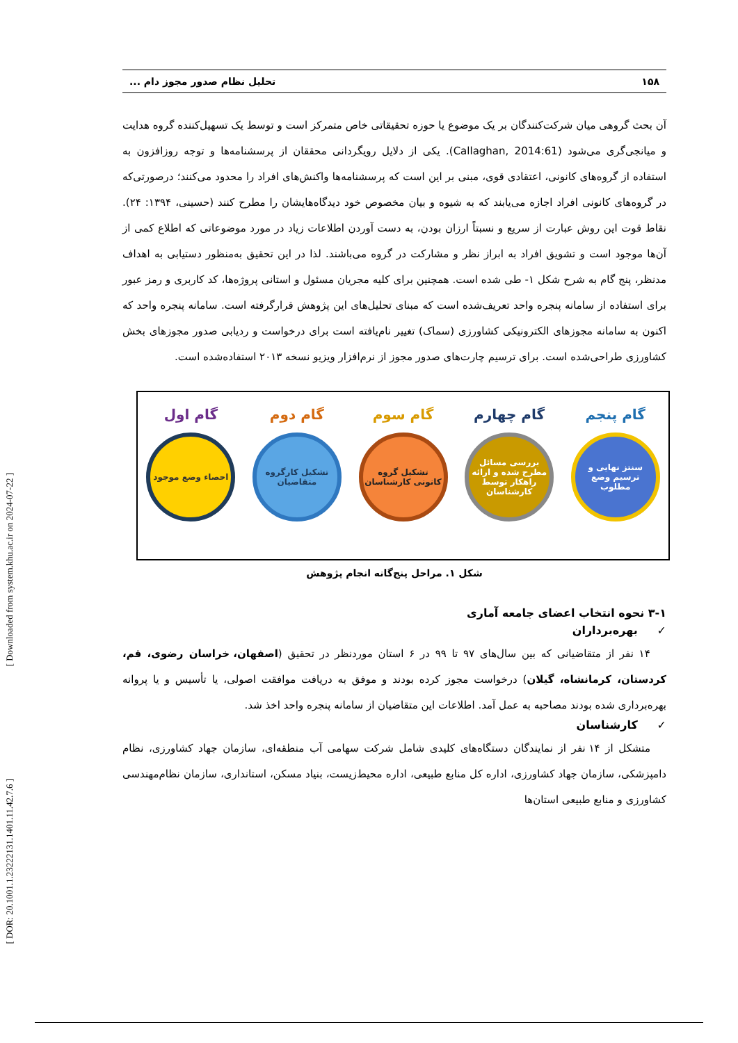[ Downloaded from system.khu.ac.ir on 2024-07-22 ]
[ DOR: 20.1001.1.23222131.1401.11.42.7.6 ]
۱۵۸ تحلیل نظام صدور مجوز دام ...
آن بحث گروهی میان شرکت‌کنندگان بر یک موضوع یا حوزه تحقیقاتی خاص متمرکز است و توسط یک تسهیل‌کننده گروه هدایت و میانجی‌گری می‌شود (Callaghan, 2014:61). یکی از دلایل رویگردانی محققان از پرسشنامه‌ها و توجه روزافزون به استفاده از گروه‌های کانونی، اعتقادی قوی، مبنی بر این است که پرسشنامه‌ها واکنش‌های افراد را محدود می‌کنند؛ درصورتی‌که در گروه‌های کانونی افراد اجازه می‌یابند که به شیوه و بیان مخصوص خود دیدگاه‌هایشان را مطرح کنند (حسینی، ۱۳۹۴: ۲۴). نقاط قوت این روش عبارت از سریع و نسبتاً ارزان بودن، به دست آوردن اطلاعات زیاد در مورد موضوعاتی که اطلاع کمی از آن‌ها موجود است و تشویق افراد به ابراز نظر و مشارکت در گروه می‌باشند. لذا در این تحقیق به‌منظور دستیابی به اهداف مدنظر، پنج گام به شرح شکل ۱- طی شده است. همچنین برای کلیه مجریان مسئول و استانی پروژه‌ها، کد کاربری و رمز عبور برای استفاده از سامانه پنجره واحد تعریف‌شده است که مبنای تحلیل‌های این پژوهش قرارگرفته است. سامانه پنجره واحد که اکنون به سامانه مجوزهای الکترونیکی کشاورزی (سماک) تغییر نام‌یافته است برای درخواست و ردیابی صدور مجوزهای بخش کشاورزی طراحی‌شده است. برای ترسیم چارت‌های صدور مجوز از نرم‌افزار ویزیو نسخه ۲۰۱۳ استفاده‌شده است.
گام پنجم
سنتز نهایی و ترسیم وضع مطلوب
گام چهارم
بررسی مسائل مطرح شده و ارائه راهکار توسط کارشناسان
گام سوم
تشکیل گروه کانونی کارشناسان
گام دوم
تشکیل کارگروه متقاضیان
گام اول
احصاء وضع موجود
شکل ۱. مراحل پنج‌گانه انجام پژوهش
۳-۱ نحوه انتخاب اعضای جامعه آماری
✓ بهره‌برداران
۱۴ نفر از متقاضیانی که بین سال‌های ۹۷ تا ۹۹ در ۶ استان موردنظر در تحقیق (اصفهان، خراسان رضوی، قم، کردستان، کرمانشاه، گیلان) درخواست مجوز کرده بودند و موفق به دریافت موافقت اصولی، یا تأسیس و یا پروانه بهره‌برداری شده بودند مصاحبه به عمل آمد. اطلاعات این متقاضیان از سامانه پنجره واحد اخذ شد.
✓ کارشناسان
متشکل از ۱۴ نفر از نمایندگان دستگاه‌های کلیدی شامل شرکت سهامی آب منطقه‌ای، سازمان جهاد کشاورزی، نظام دامپزشکی، سازمان جهاد کشاورزی، اداره کل منابع طبیعی، اداره محیط‌زیست، بنیاد مسکن، استانداری، سازمان نظام‌مهندسی کشاورزی و منابع طبیعی استان‌ها